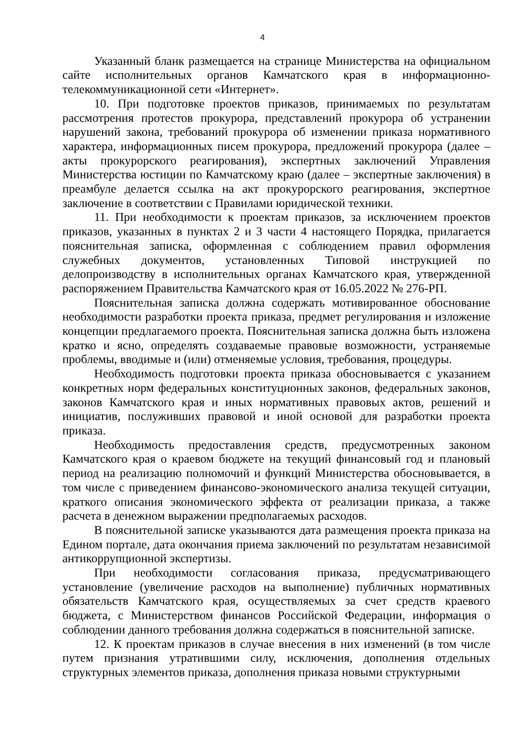4
Указанный бланк размещается на странице Министерства на официальном сайте исполнительных органов Камчатского края в информационно-телекоммуникационной сети «Интернет».
10. При подготовке проектов приказов, принимаемых по результатам рассмотрения протестов прокурора, представлений прокурора об устранении нарушений закона, требований прокурора об изменении приказа нормативного характера, информационных писем прокурора, предложений прокурора (далее – акты прокурорского реагирования), экспертных заключений Управления Министерства юстиции по Камчатскому краю (далее – экспертные заключения) в преамбуле делается ссылка на акт прокурорского реагирования, экспертное заключение в соответствии с Правилами юридической техники.
11. При необходимости к проектам приказов, за исключением проектов приказов, указанных в пунктах 2 и 3 части 4 настоящего Порядка, прилагается пояснительная записка, оформленная с соблюдением правил оформления служебных документов, установленных Типовой инструкцией по делопроизводству в исполнительных органах Камчатского края, утвержденной распоряжением Правительства Камчатского края от 16.05.2022 № 276-РП.
Пояснительная записка должна содержать мотивированное обоснование необходимости разработки проекта приказа, предмет регулирования и изложение концепции предлагаемого проекта. Пояснительная записка должна быть изложена кратко и ясно, определять создаваемые правовые возможности, устраняемые проблемы, вводимые и (или) отменяемые условия, требования, процедуры.
Необходимость подготовки проекта приказа обосновывается с указанием конкретных норм федеральных конституционных законов, федеральных законов, законов Камчатского края и иных нормативных правовых актов, решений и инициатив, послуживших правовой и иной основой для разработки проекта приказа.
Необходимость предоставления средств, предусмотренных законом Камчатского края о краевом бюджете на текущий финансовый год и плановый период на реализацию полномочий и функций Министерства обосновывается, в том числе с приведением финансово-экономического анализа текущей ситуации, краткого описания экономического эффекта от реализации приказа, а также расчета в денежном выражении предполагаемых расходов.
В пояснительной записке указываются дата размещения проекта приказа на Едином портале, дата окончания приема заключений по результатам независимой антикоррупционной экспертизы.
При необходимости согласования приказа, предусматривающего установление (увеличение расходов на выполнение) публичных нормативных обязательств Камчатского края, осуществляемых за счет средств краевого бюджета, с Министерством финансов Российской Федерации, информация о соблюдении данного требования должна содержаться в пояснительной записке.
12. К проектам приказов в случае внесения в них изменений (в том числе путем признания утратившими силу, исключения, дополнения отдельных структурных элементов приказа, дополнения приказа новыми структурными